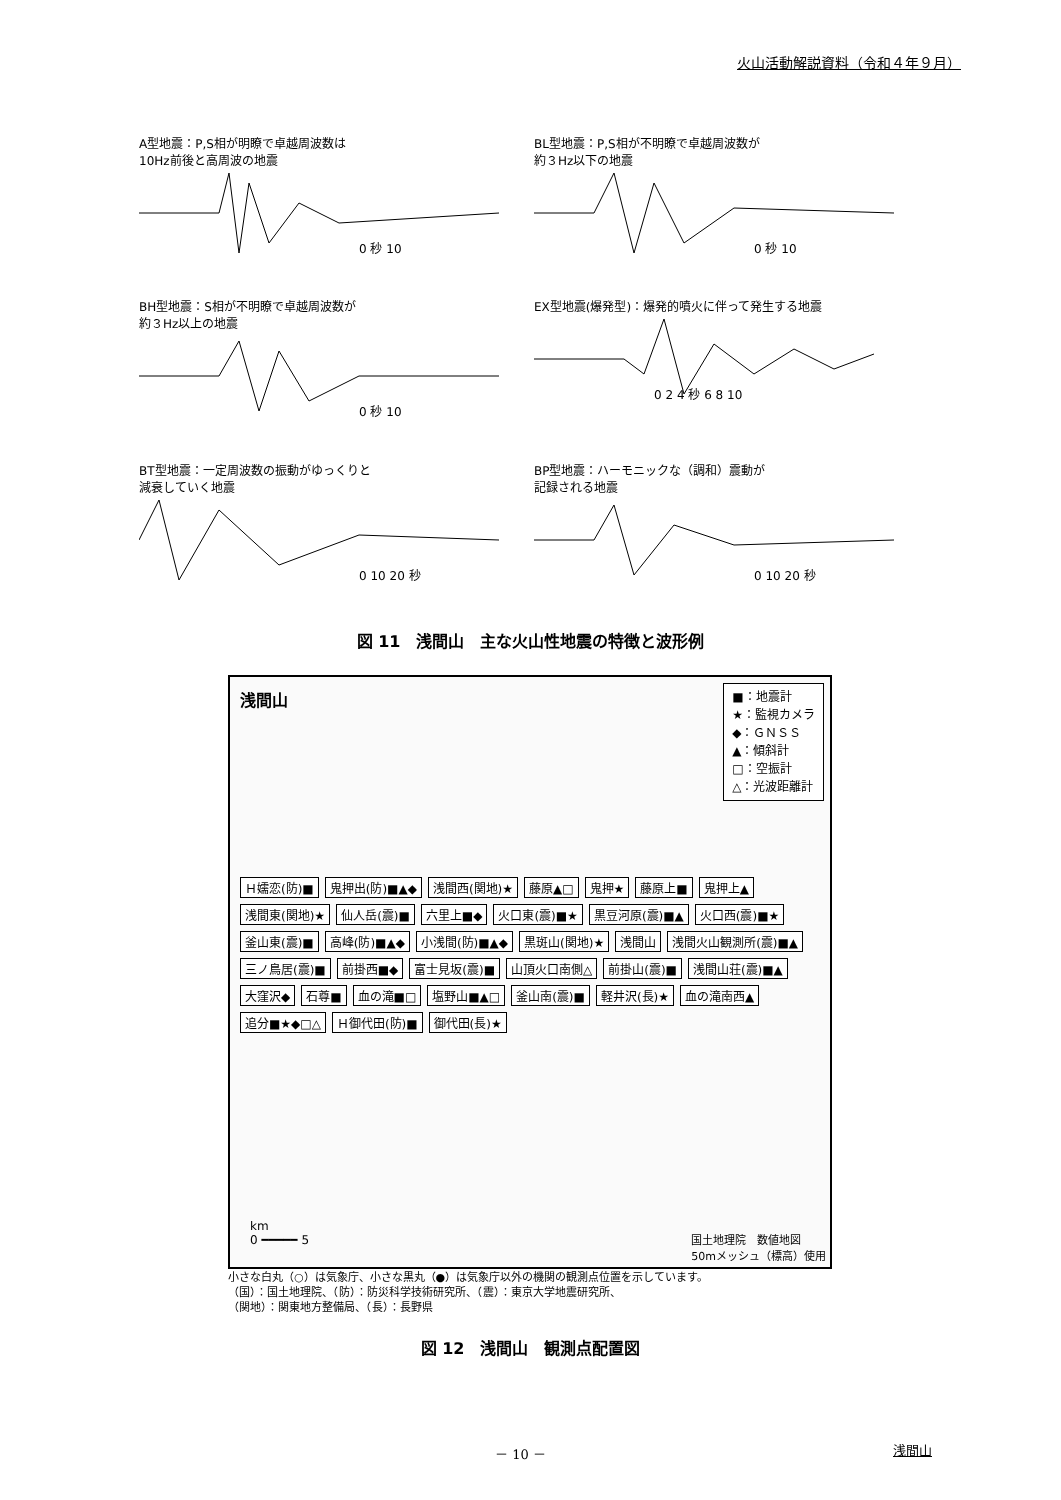火山活動解説資料（令和４年９月）
A型地震：P,S相が明瞭で卓越周波数は
10Hz前後と高周波の地震
0 秒 10
BL型地震：P,S相が不明瞭で卓越周波数が
約３Hz以下の地震
0 秒 10
BH型地震：S相が不明瞭で卓越周波数が
約３Hz以上の地震
0 秒 10
EX型地震(爆発型)：爆発的噴火に伴って発生する地震
0 2 4 秒 6 8 10
BT型地震：一定周波数の振動がゆっくりと
減衰していく地震
0 10 20 秒
BP型地震：ハーモニックな（調和）震動が
記録される地震
0 10 20 秒
図 11　浅間山　主な火山性地震の特徴と波形例
浅間山
■：地震計
★：監視カメラ
◆：ＧＮＳＳ
▲：傾斜計
□：空振計
△：光波距離計
Ｈ嬬恋(防)■ 鬼押出(防)■▲◆ 浅間西(関地)★ 藤原▲□ 鬼押★ 藤原上■ 鬼押上▲ 浅間東(関地)★ 仙人岳(震)■ 六里上■◆ 火口東(震)■★ 黒豆河原(震)■▲ 火口西(震)■★ 釜山東(震)■ 高峰(防)■▲◆ 小浅間(防)■▲◆ 黒斑山(関地)★ 浅間山 浅間火山観測所(震)■▲ 三ノ鳥居(震)■ 前掛西■◆ 富士見坂(震)■ 山頂火口南側△ 前掛山(震)■ 浅間山荘(震)■▲ 大窪沢◆ 石尊■ 血の滝■□ 塩野山■▲□ 釜山南(震)■ 軽井沢(長)★ 血の滝南西▲ 追分■★◆□△ Ｈ御代田(防)■ 御代田(長)★
km
0 ━━━━━ 5
国土地理院　数値地図
50mメッシュ（標高）使用
小さな白丸（○）は気象庁、小さな黒丸（●）は気象庁以外の機関の観測点位置を示しています。
（国）：国土地理院、（防）：防災科学技術研究所、（震）：東京大学地震研究所、
（関地）：関東地方整備局、（長）：長野県
図 12　浅間山　観測点配置図
－ 10 － 浅間山